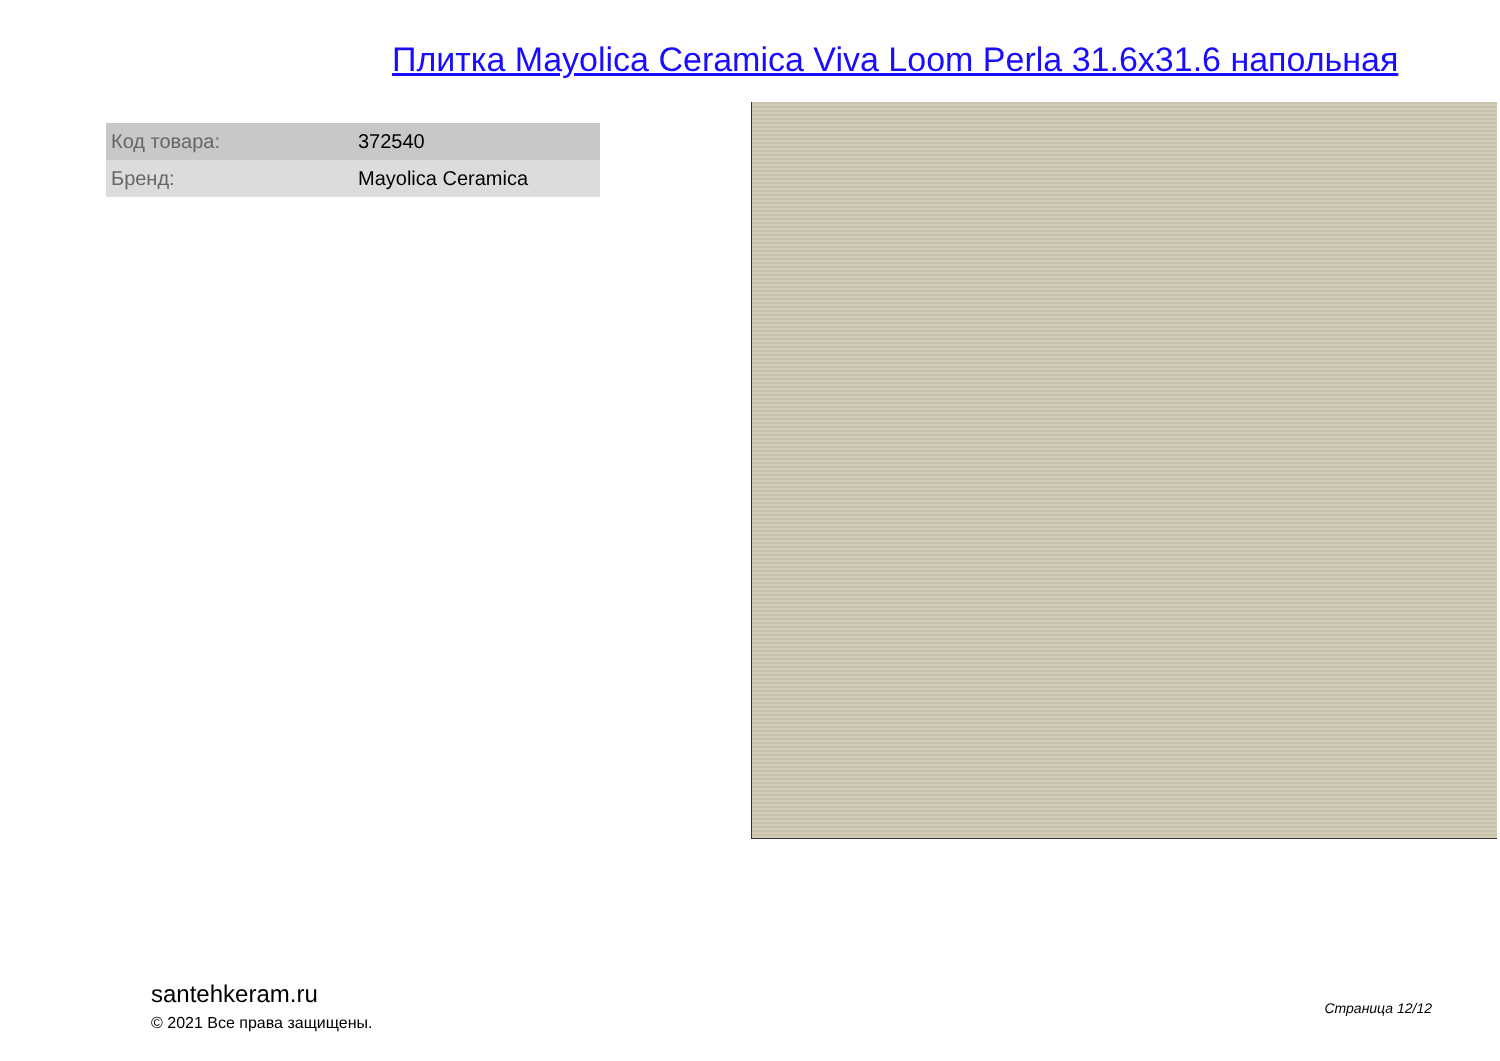Плитка Mayolica Ceramica Viva Loom Perla 31.6x31.6 напольная
| Код товара: | 372540 |
| Бренд: | Mayolica Ceramica |
santehkeram.ru
© 2021 Все права защищены.
Страница 12/12